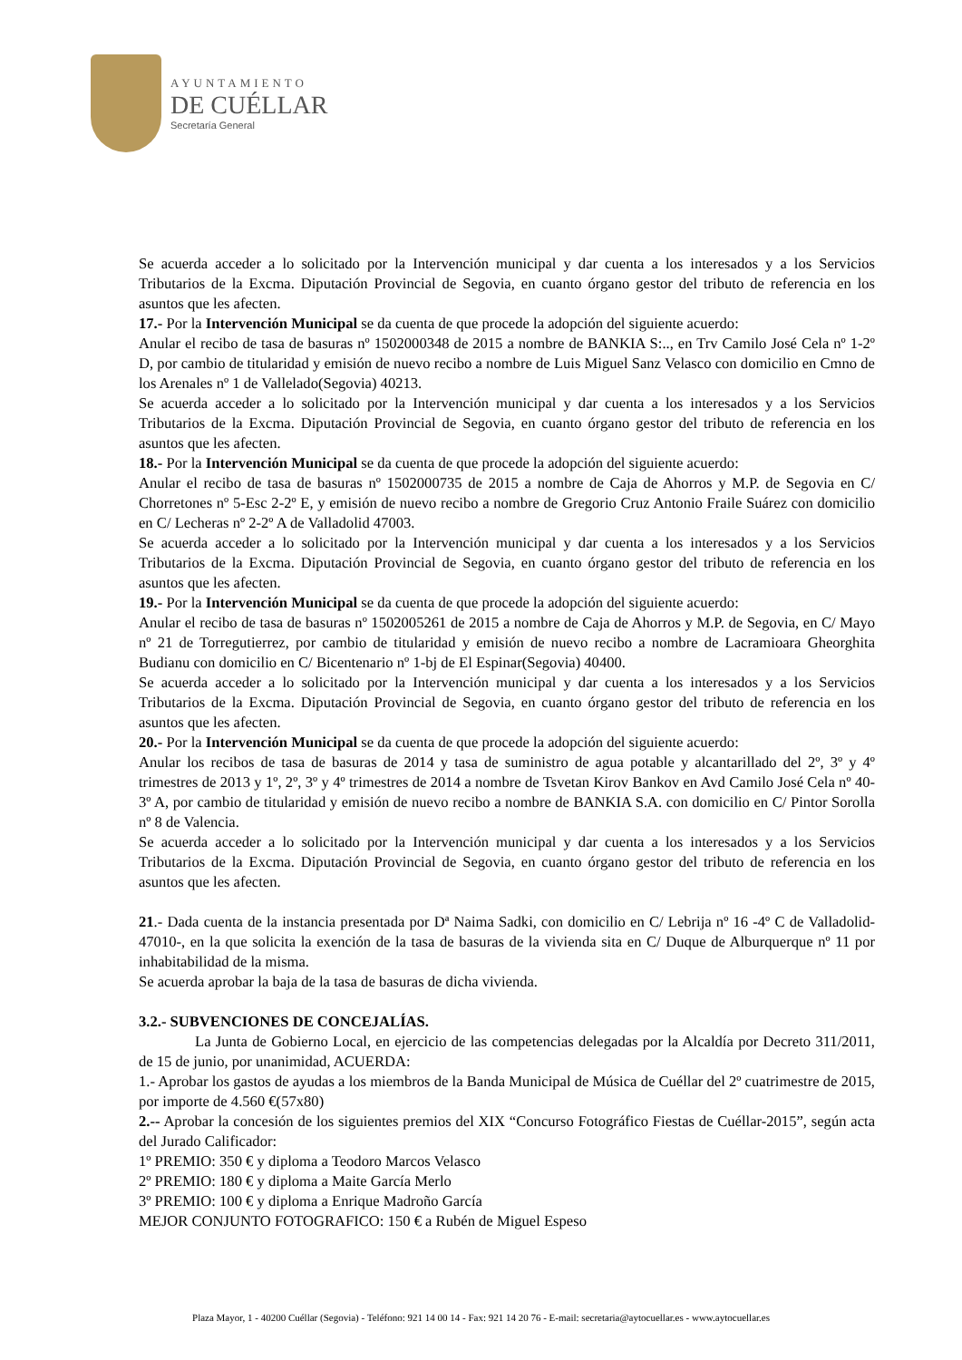AYUNTAMIENTO
DE CUÉLLAR
Secretaría General
Se acuerda acceder a lo solicitado por la Intervención municipal y dar cuenta a los interesados y a los Servicios Tributarios de la Excma. Diputación Provincial de Segovia, en cuanto órgano gestor del tributo de referencia en los asuntos que les afecten.
17.- Por la Intervención Municipal se da cuenta de que procede la adopción del siguiente acuerdo:
Anular el recibo de tasa de basuras nº 1502000348 de 2015 a nombre de BANKIA S:.., en Trv Camilo José Cela nº 1-2º D, por cambio de titularidad y emisión de nuevo recibo a nombre de Luis Miguel Sanz Velasco con domicilio en Cmno de los Arenales nº 1 de Vallelado(Segovia) 40213.
Se acuerda acceder a lo solicitado por la Intervención municipal y dar cuenta a los interesados y a los Servicios Tributarios de la Excma. Diputación Provincial de Segovia, en cuanto órgano gestor del tributo de referencia en los asuntos que les afecten.
18.- Por la Intervención Municipal se da cuenta de que procede la adopción del siguiente acuerdo:
Anular el recibo de tasa de basuras nº 1502000735 de 2015 a nombre de Caja de Ahorros y M.P. de Segovia en C/ Chorretones nº 5-Esc 2-2º E, y emisión de nuevo recibo a nombre de Gregorio Cruz Antonio Fraile Suárez con domicilio en C/ Lecheras nº 2-2º A de Valladolid 47003.
Se acuerda acceder a lo solicitado por la Intervención municipal y dar cuenta a los interesados y a los Servicios Tributarios de la Excma. Diputación Provincial de Segovia, en cuanto órgano gestor del tributo de referencia en los asuntos que les afecten.
19.- Por la Intervención Municipal se da cuenta de que procede la adopción del siguiente acuerdo:
Anular el recibo de tasa de basuras nº 1502005261 de 2015 a nombre de Caja de Ahorros y M.P. de Segovia, en C/ Mayo nº 21 de Torregutierrez, por cambio de titularidad y emisión de nuevo recibo a nombre de Lacramioara Gheorghita Budianu con domicilio en C/ Bicentenario nº 1-bj de El Espinar(Segovia) 40400.
Se acuerda acceder a lo solicitado por la Intervención municipal y dar cuenta a los interesados y a los Servicios Tributarios de la Excma. Diputación Provincial de Segovia, en cuanto órgano gestor del tributo de referencia en los asuntos que les afecten.
20.- Por la Intervención Municipal se da cuenta de que procede la adopción del siguiente acuerdo:
Anular los recibos de tasa de basuras de 2014 y tasa de suministro de agua potable y alcantarillado del 2º, 3º y 4º trimestres de 2013 y 1º, 2º, 3º y 4º trimestres de 2014 a nombre de Tsvetan Kirov Bankov en Avd Camilo José Cela nº 40-3º A, por cambio de titularidad y emisión de nuevo recibo a nombre de BANKIA S.A. con domicilio en C/ Pintor Sorolla nº 8 de Valencia.
Se acuerda acceder a lo solicitado por la Intervención municipal y dar cuenta a los interesados y a los Servicios Tributarios de la Excma. Diputación Provincial de Segovia, en cuanto órgano gestor del tributo de referencia en los asuntos que les afecten.
21.- Dada cuenta de la instancia presentada por Dª Naima Sadki, con domicilio en C/ Lebrija nº 16 -4º C de Valladolid-47010-, en la que solicita la exención de la tasa de basuras de la vivienda sita en C/ Duque de Alburquerque nº 11 por inhabitabilidad de la misma.
Se acuerda aprobar la baja de la tasa de basuras de dicha vivienda.
3.2.- SUBVENCIONES DE CONCEJALÍAS.
La Junta de Gobierno Local, en ejercicio de las competencias delegadas por la Alcaldía por Decreto 311/2011, de 15 de junio, por unanimidad, ACUERDA:
1.- Aprobar los gastos de ayudas a los miembros de la Banda Municipal de Música de Cuéllar del 2º cuatrimestre de 2015, por importe de 4.560 €(57x80)
2.-- Aprobar la concesión de los siguientes premios del XIX “Concurso Fotográfico Fiestas de Cuéllar-2015”, según acta del Jurado Calificador:
1º PREMIO: 350 € y diploma a Teodoro Marcos Velasco
2º PREMIO: 180 € y diploma a Maite García Merlo
3º PREMIO: 100 € y diploma a Enrique Madroño García
MEJOR CONJUNTO FOTOGRAFICO: 150 € a Rubén de Miguel Espeso
Plaza Mayor, 1 - 40200 Cuéllar (Segovia) - Teléfono: 921 14 00 14 - Fax: 921 14 20 76 - E-mail: secretaria@aytocuellar.es - www.aytocuellar.es